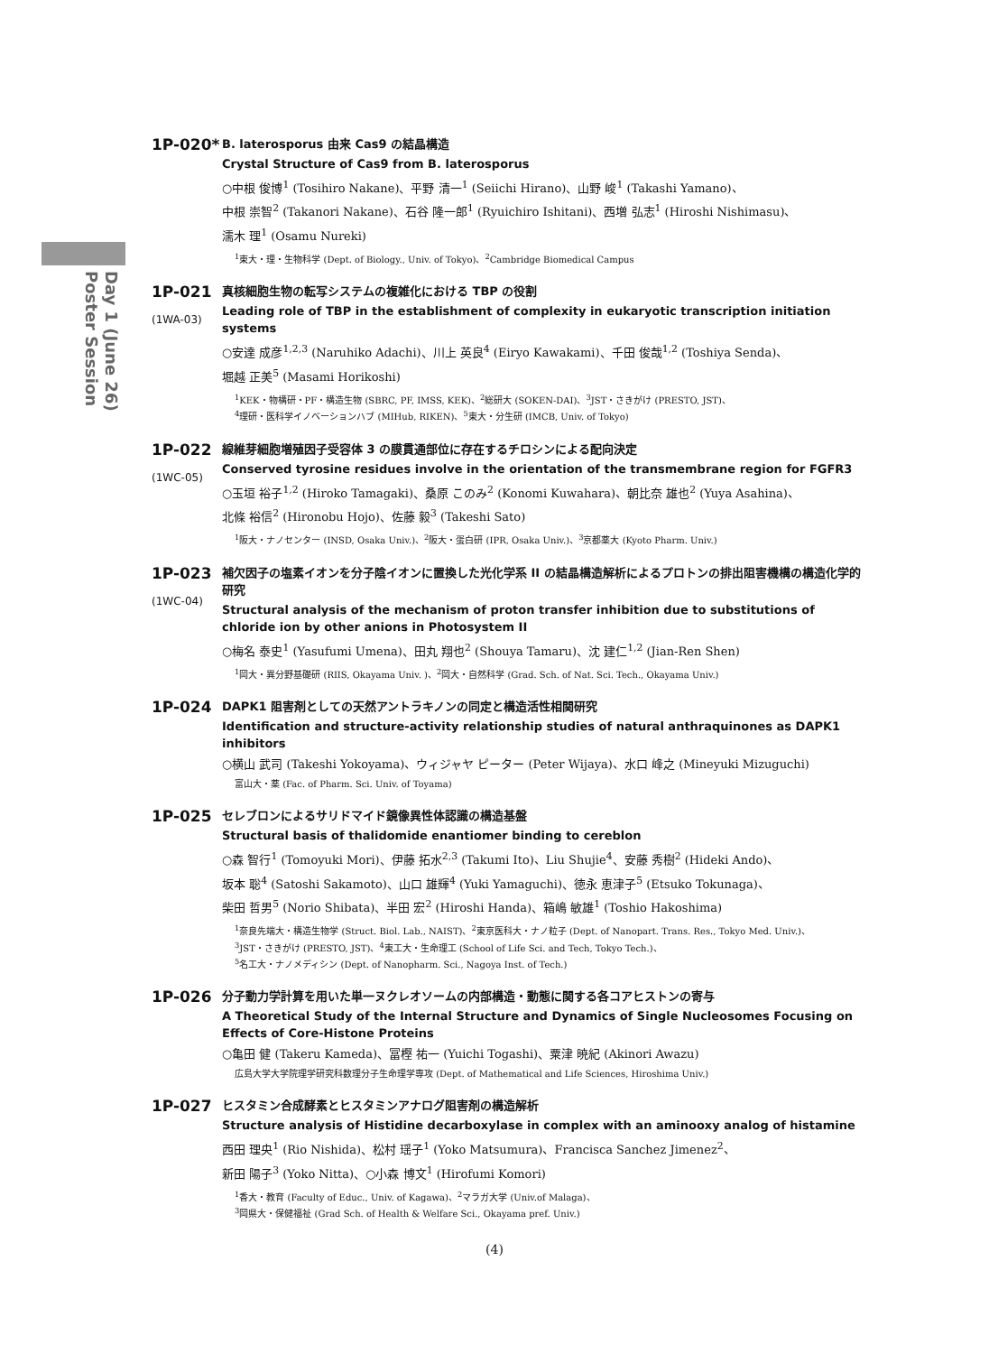Day 1 (June 26)
Poster Session
1P-020*
B. laterosporus 由来 Cas9 の結晶構造
Crystal Structure of Cas9 from B. laterosporus
○中根 俊博<sup>1</sup> (Tosihiro Nakane)、平野 清一<sup>1</sup> (Seiichi Hirano)、山野 峻<sup>1</sup> (Takashi Yamano)、
中根 崇智<sup>2</sup> (Takanori Nakane)、石谷 隆一郎<sup>1</sup> (Ryuichiro Ishitani)、西増 弘志<sup>1</sup> (Hiroshi Nishimasu)、
濡木 理<sup>1</sup> (Osamu Nureki)
<sup>1</sup> 東大・理・生物科学 (Dept. of Biology., Univ. of Tokyo)、<sup>2</sup>Cambridge Biomedical Campus
1P-021
(1WA-03)
真核細胞生物の転写システムの複雑化における TBP の役割
Leading role of TBP in the establishment of complexity in eukaryotic transcription initiation systems
○安達 成彦<sup>1,2,3</sup> (Naruhiko Adachi)、川上 英良<sup>4</sup> (Eiryo Kawakami)、千田 俊哉<sup>1,2</sup> (Toshiya Senda)、
堀越 正美<sup>5</sup> (Masami Horikoshi)
<sup>1</sup> KEK・物構研・PF・構造生物 (SBRC, PF, IMSS, KEK)、<sup>2</sup>総研大 (SOKEN-DAI)、<sup>3</sup>JST・さきがけ (PRESTO, JST)、
<sup>4</sup> 理研・医科学イノベーションハブ (MIHub, RIKEN)、<sup>5</sup>東大・分生研 (IMCB, Univ. of Tokyo)
1P-022
(1WC-05)
線維芽細胞増殖因子受容体 3 の膜貫通部位に存在するチロシンによる配向決定
Conserved tyrosine residues involve in the orientation of the transmembrane region for FGFR3
○玉垣 裕子<sup>1,2</sup> (Hiroko Tamagaki)、桑原 このみ<sup>2</sup> (Konomi Kuwahara)、朝比奈 雄也<sup>2</sup> (Yuya Asahina)、
北條 裕信<sup>2</sup> (Hironobu Hojo)、佐藤 毅<sup>3</sup> (Takeshi Sato)
<sup>1</sup> 阪大・ナノセンター (INSD, Osaka Univ.)、<sup>2</sup>阪大・蛋白研 (IPR, Osaka Univ.)、<sup>3</sup>京都薬大 (Kyoto Pharm. Univ.)
1P-023
(1WC-04)
補欠因子の塩素イオンを分子陰イオンに置換した光化学系 II の結晶構造解析によるプロトンの排出阻害機構の構造化学的研究
Structural analysis of the mechanism of proton transfer inhibition due to substitutions of chloride ion by other anions in Photosystem II
○梅名 泰史<sup>1</sup> (Yasufumi Umena)、田丸 翔也<sup>2</sup> (Shouya Tamaru)、沈 建仁<sup>1,2</sup> (Jian-Ren Shen)
<sup>1</sup> 岡大・異分野基礎研 (RIIS, Okayama Univ. )、<sup>2</sup>岡大・自然科学 (Grad. Sch. of Nat. Sci. Tech., Okayama Univ.)
1P-024
DAPK1 阻害剤としての天然アントラキノンの同定と構造活性相関研究
Identification and structure-activity relationship studies of natural anthraquinones as DAPK1 inhibitors
○横山 武司 (Takeshi Yokoyama)、ウィジャヤ ピーター (Peter Wijaya)、水口 峰之 (Mineyuki Mizuguchi)
富山大・薬 (Fac. of Pharm. Sci. Univ. of Toyama)
1P-025
セレブロンによるサリドマイド鏡像異性体認識の構造基盤
Structural basis of thalidomide enantiomer binding to cereblon
○森 智行<sup>1</sup> (Tomoyuki Mori)、伊藤 拓水<sup>2,3</sup> (Takumi Ito)、Liu Shujie<sup>4</sup>、安藤 秀樹<sup>2</sup> (Hideki Ando)、
坂本 聡<sup>4</sup> (Satoshi Sakamoto)、山口 雄輝<sup>4</sup> (Yuki Yamaguchi)、徳永 恵津子<sup>5</sup> (Etsuko Tokunaga)、
柴田 哲男<sup>5</sup> (Norio Shibata)、半田 宏<sup>2</sup> (Hiroshi Handa)、箱嶋 敏雄<sup>1</sup> (Toshio Hakoshima)
<sup>1</sup> 奈良先端大・構造生物学 (Struct. Biol. Lab., NAIST)、<sup>2</sup>東京医科大・ナノ粒子 (Dept. of Nanopart. Trans. Res., Tokyo Med. Univ.)、
<sup>3</sup> JST・さきがけ (PRESTO, JST)、<sup>4</sup>東工大・生命理工 (School of Life Sci. and Tech, Tokyo Tech.)、
<sup>5</sup> 名工大・ナノメディシン (Dept. of Nanopharm. Sci., Nagoya Inst. of Tech.)
1P-026
分子動力学計算を用いた単一ヌクレオソームの内部構造・動態に関する各コアヒストンの寄与
A Theoretical Study of the Internal Structure and Dynamics of Single Nucleosomes Focusing on Effects of Core-Histone Proteins
○亀田 健 (Takeru Kameda)、冨樫 祐一 (Yuichi Togashi)、粟津 暁紀 (Akinori Awazu)
広島大学大学院理学研究科数理分子生命理学専攻 (Dept. of Mathematical and Life Sciences, Hiroshima Univ.)
1P-027
ヒスタミン合成酵素とヒスタミンアナログ阻害剤の構造解析
Structure analysis of Histidine decarboxylase in complex with an aminooxy analog of histamine
西田 理央<sup>1</sup> (Rio Nishida)、松村 瑶子<sup>1</sup> (Yoko Matsumura)、Francisca Sanchez Jimenez<sup>2</sup>、
新田 陽子<sup>3</sup> (Yoko Nitta)、○小森 博文<sup>1</sup> (Hirofumi Komori)
<sup>1</sup> 香大・教育 (Faculty of Educ., Univ. of Kagawa)、<sup>2</sup>マラガ大学 (Univ.of Malaga)、
<sup>3</sup> 岡県大・保健福祉 (Grad Sch. of Health & Welfare Sci., Okayama pref. Univ.)
(4)